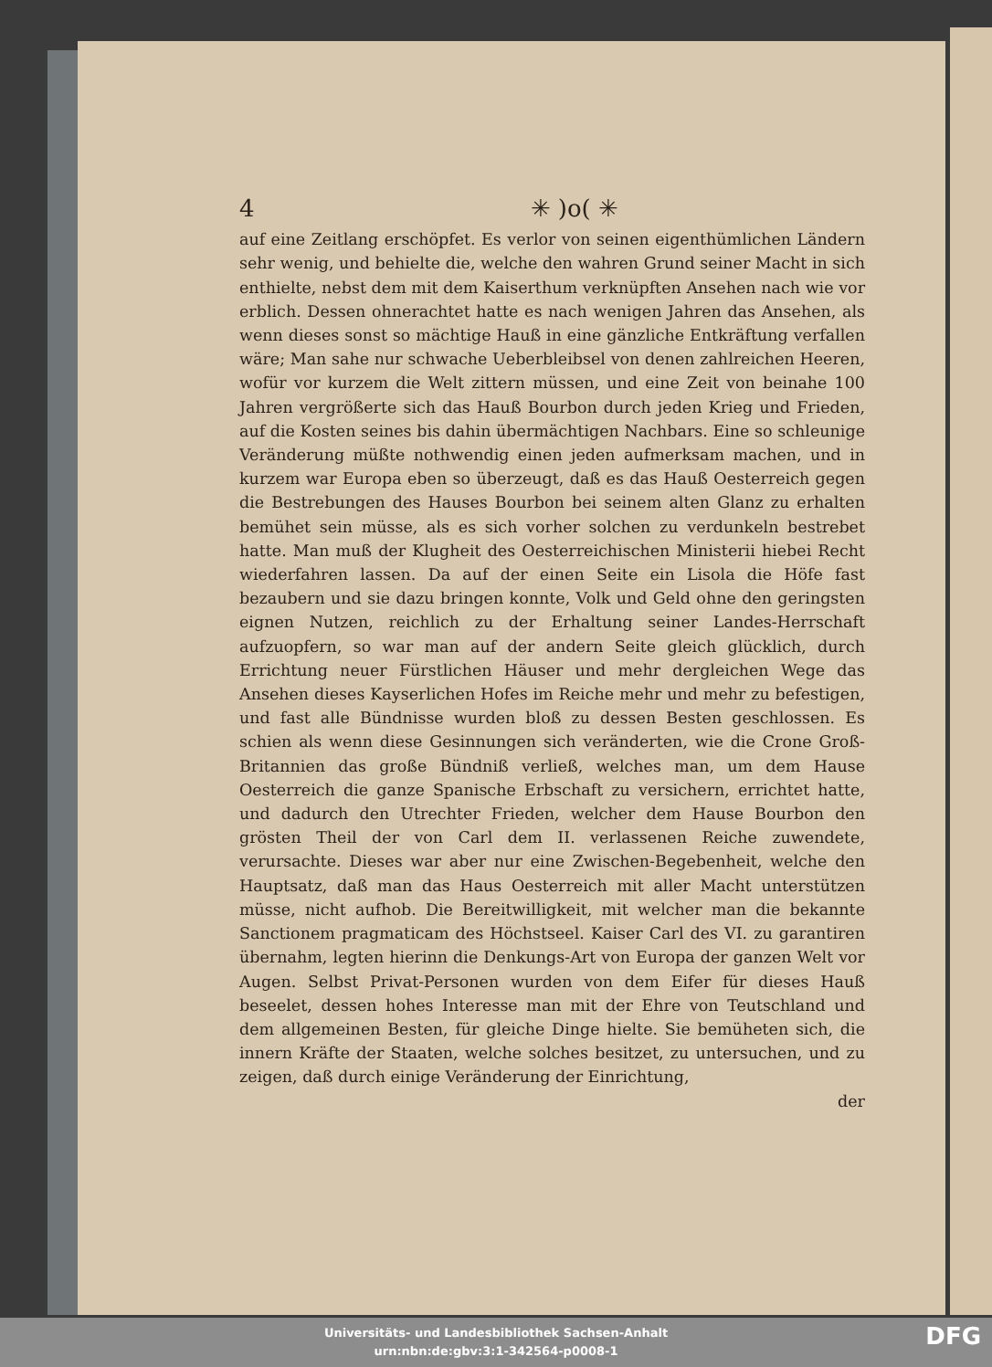4 ✳ )o( ✳
auf eine Zeitlang erschöpfet. Es verlor von seinen eigenthümlichen Ländern sehr wenig, und behielte die, welche den wahren Grund seiner Macht in sich enthielte, nebst dem mit dem Kaiserthum verknüpften Ansehen nach wie vor erblich. Dessen ohnerachtet hatte es nach wenigen Jahren das Ansehen, als wenn dieses sonst so mächtige Hauß in eine gänzliche Entkräftung verfallen wäre; Man sahe nur schwache Ueberbleibsel von denen zahlreichen Heeren, wofür vor kurzem die Welt zittern müssen, und eine Zeit von beinahe 100 Jahren vergrößerte sich das Hauß Bourbon durch jeden Krieg und Frieden, auf die Kosten seines bis dahin übermächtigen Nachbars. Eine so schleunige Veränderung müßte nothwendig einen jeden aufmerksam machen, und in kurzem war Europa eben so überzeugt, daß es das Hauß Oesterreich gegen die Bestrebungen des Hauses Bourbon bei seinem alten Glanz zu erhalten bemühet sein müsse, als es sich vorher solchen zu verdunkeln bestrebet hatte. Man muß der Klugheit des Oesterreichischen Ministerii hiebei Recht wiederfahren lassen. Da auf der einen Seite ein Lisola die Höfe fast bezaubern und sie dazu bringen konnte, Volk und Geld ohne den geringsten eignen Nutzen, reichlich zu der Erhaltung seiner Landes-Herrschaft aufzuopfern, so war man auf der andern Seite gleich glücklich, durch Errichtung neuer Fürstlichen Häuser und mehr dergleichen Wege das Ansehen dieses Kayserlichen Hofes im Reiche mehr und mehr zu befestigen, und fast alle Bündnisse wurden bloß zu dessen Besten geschlossen. Es schien als wenn diese Gesinnungen sich veränderten, wie die Crone Groß-Britannien das große Bündniß verließ, welches man, um dem Hause Oesterreich die ganze Spanische Erbschaft zu versichern, errichtet hatte, und dadurch den Utrechter Frieden, welcher dem Hause Bourbon den grösten Theil der von Carl dem II. verlassenen Reiche zuwendete, verursachte. Dieses war aber nur eine Zwischen-Begebenheit, welche den Hauptsatz, daß man das Haus Oesterreich mit aller Macht unterstützen müsse, nicht aufhob. Die Bereitwilligkeit, mit welcher man die bekannte Sanctionem pragmaticam des Höchstseel. Kaiser Carl des VI. zu garantiren übernahm, legten hierinn die Denkungs-Art von Europa der ganzen Welt vor Augen. Selbst Privat-Personen wurden von dem Eifer für dieses Hauß beseelet, dessen hohes Interesse man mit der Ehre von Teutschland und dem allgemeinen Besten, für gleiche Dinge hielte. Sie bemüheten sich, die innern Kräfte der Staaten, welche solches besitzet, zu untersuchen, und zu zeigen, daß durch einige Veränderung der Einrichtung,
der
Universitäts- und Landesbibliothek Sachsen-Anhalt
urn:nbn:de:gbv:3:1-342564-p0008-1
DFG